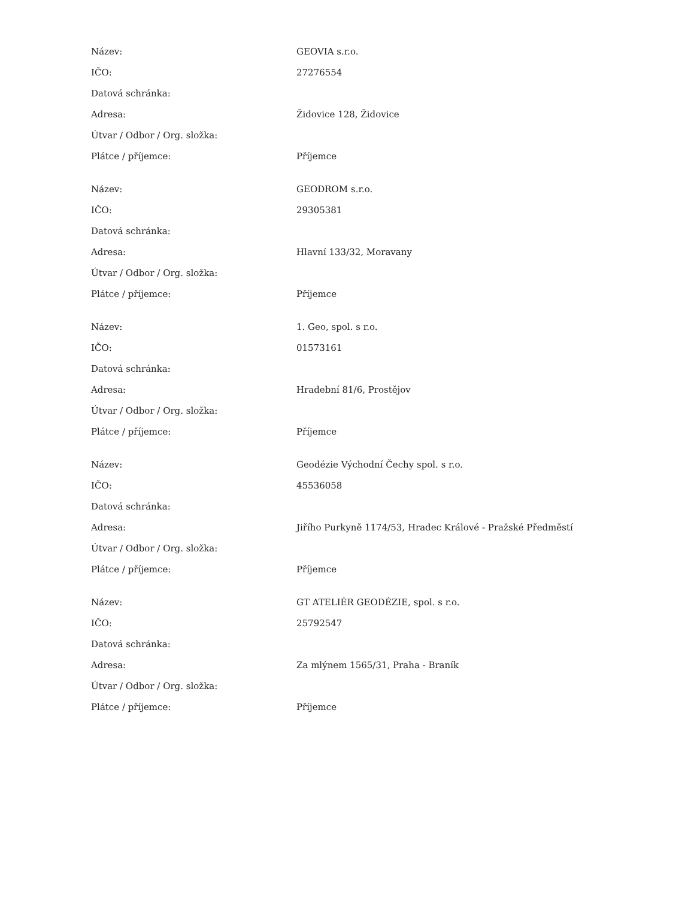| Název: | GEOVIA s.r.o. |
| IČO: | 27276554 |
| Datová schránka: | |
| Adresa: | Židovice 128, Židovice |
| Útvar / Odbor / Org. složka: | |
| Plátce / příjemce: | Příjemce |
| Název: | GEODROM s.r.o. |
| IČO: | 29305381 |
| Datová schránka: | |
| Adresa: | Hlavní 133/32, Moravany |
| Útvar / Odbor / Org. složka: | |
| Plátce / příjemce: | Příjemce |
| Název: | 1. Geo, spol. s r.o. |
| IČO: | 01573161 |
| Datová schránka: | |
| Adresa: | Hradební 81/6, Prostějov |
| Útvar / Odbor / Org. složka: | |
| Plátce / příjemce: | Příjemce |
| Název: | Geodézie Východní Čechy spol. s r.o. |
| IČO: | 45536058 |
| Datová schránka: | |
| Adresa: | Jiřího Purkyně 1174/53, Hradec Králové - Pražské Předměstí |
| Útvar / Odbor / Org. složka: | |
| Plátce / příjemce: | Příjemce |
| Název: | GT ATELIÉR GEODÉZIE, spol. s r.o. |
| IČO: | 25792547 |
| Datová schránka: | |
| Adresa: | Za mlýnem 1565/31, Praha - Braník |
| Útvar / Odbor / Org. složka: | |
| Plátce / příjemce: | Příjemce |